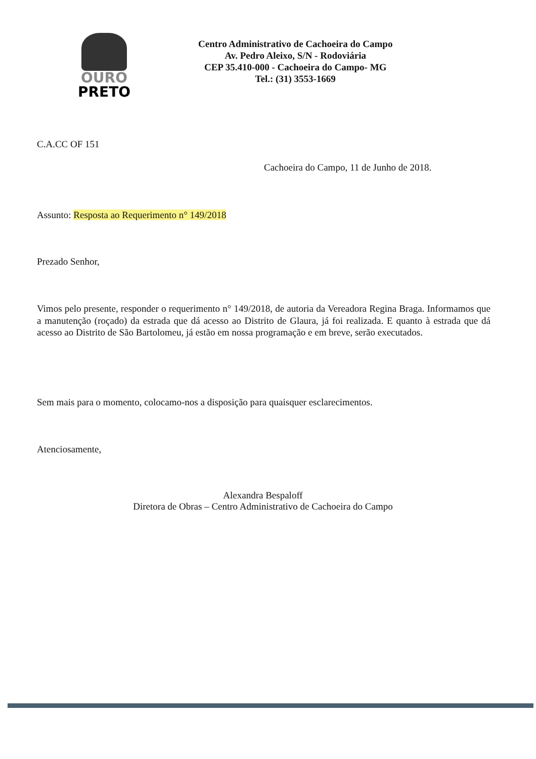OURO
PRETO
Centro Administrativo de Cachoeira do Campo
Av. Pedro Aleixo, S/N - Rodoviária
CEP 35.410-000 - Cachoeira do Campo- MG
Tel.: (31) 3553-1669
C.A.CC OF 151
Cachoeira do Campo, 11 de Junho de 2018.
Assunto: Resposta ao Requerimento n° 149/2018
Prezado Senhor,
Vimos pelo presente, responder o requerimento n° 149/2018, de autoria da Vereadora Regina Braga. Informamos que a manutenção (roçado) da estrada que dá acesso ao Distrito de Glaura, já foi realizada. E quanto à estrada que dá acesso ao Distrito de São Bartolomeu, já estão em nossa programação e em breve, serão executados.
Sem mais para o momento, colocamo-nos a disposição para quaisquer esclarecimentos.
Atenciosamente,
Alexandra Bespaloff
Diretora de Obras – Centro Administrativo de Cachoeira do Campo